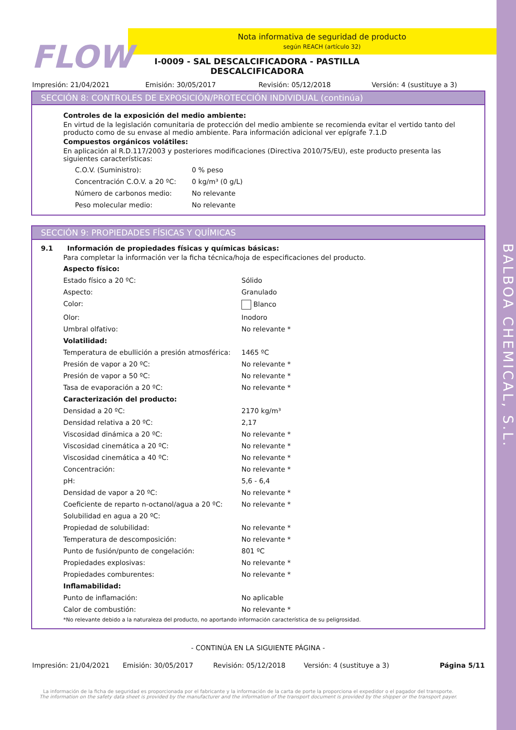BALBOA CHEMICAL, S.L.
FLOW
Nota informativa de seguridad de producto
según REACH (artículo 32)
I-0009 - SAL DESCALCIFICADORA - PASTILLA DESCALCIFICADORA
Impresión: 21/04/2021 Emisión: 30/05/2017 Revisión: 05/12/2018 Versión: 4 (sustituye a 3)
SECCIÓN 8: CONTROLES DE EXPOSICIÓN/PROTECCIÓN INDIVIDUAL (continúa)
Controles de la exposición del medio ambiente:
En virtud de la legislación comunitaria de protección del medio ambiente se recomienda evitar el vertido tanto del producto como de su envase al medio ambiente. Para información adicional ver epígrafe 7.1.D
Compuestos orgánicos volátiles:
En aplicación al R.D.117/2003 y posteriores modificaciones (Directiva 2010/75/EU), este producto presenta las siguientes características:
| C.O.V. (Suministro): | 0 % peso |
| Concentración C.O.V. a 20 ºC: | 0 kg/m³ (0 g/L) |
| Número de carbonos medio: | No relevante |
| Peso molecular medio: | No relevante |
SECCIÓN 9: PROPIEDADES FÍSICAS Y QUÍMICAS
9.1 Información de propiedades físicas y químicas básicas:
Para completar la información ver la ficha técnica/hoja de especificaciones del producto.
| Aspecto físico: | |
| Estado físico a 20 ºC: | Sólido |
| Aspecto: | Granulado |
| Color: | Blanco |
| Olor: | Inodoro |
| Umbral olfativo: | No relevante * |
| Volatilidad: | |
| Temperatura de ebullición a presión atmosférica: | 1465 ºC |
| Presión de vapor a 20 ºC: | No relevante * |
| Presión de vapor a 50 ºC: | No relevante * |
| Tasa de evaporación a 20 ºC: | No relevante * |
| Caracterización del producto: | |
| Densidad a 20 ºC: | 2170 kg/m³ |
| Densidad relativa a 20 ºC: | 2,17 |
| Viscosidad dinámica a 20 ºC: | No relevante * |
| Viscosidad cinemática a 20 ºC: | No relevante * |
| Viscosidad cinemática a 40 ºC: | No relevante * |
| Concentración: | No relevante * |
| pH: | 5,6 - 6,4 |
| Densidad de vapor a 20 ºC: | No relevante * |
| Coeficiente de reparto n-octanol/agua a 20 ºC: | No relevante * |
| Solubilidad en agua a 20 ºC: | |
| Propiedad de solubilidad: | No relevante * |
| Temperatura de descomposición: | No relevante * |
| Punto de fusión/punto de congelación: | 801 ºC |
| Propiedades explosivas: | No relevante * |
| Propiedades comburentes: | No relevante * |
| Inflamabilidad: | |
| Punto de inflamación: | No aplicable |
| Calor de combustión: | No relevante * |
*No relevante debido a la naturaleza del producto, no aportando información característica de su peligrosidad.
- CONTINÚA EN LA SIGUIENTE PÁGINA -
Impresión: 21/04/2021 Emisión: 30/05/2017 Revisión: 05/12/2018 Versión: 4 (sustituye a 3) Página 5/11
La información de la ficha de seguridad es proporcionada por el fabricante y la información de la carta de porte la proporciona el expedidor o el pagador del transporte.
The information on the safety data sheet is provided by the manufacturer and the information of the transport document is provided by the shipper or the transport payer.